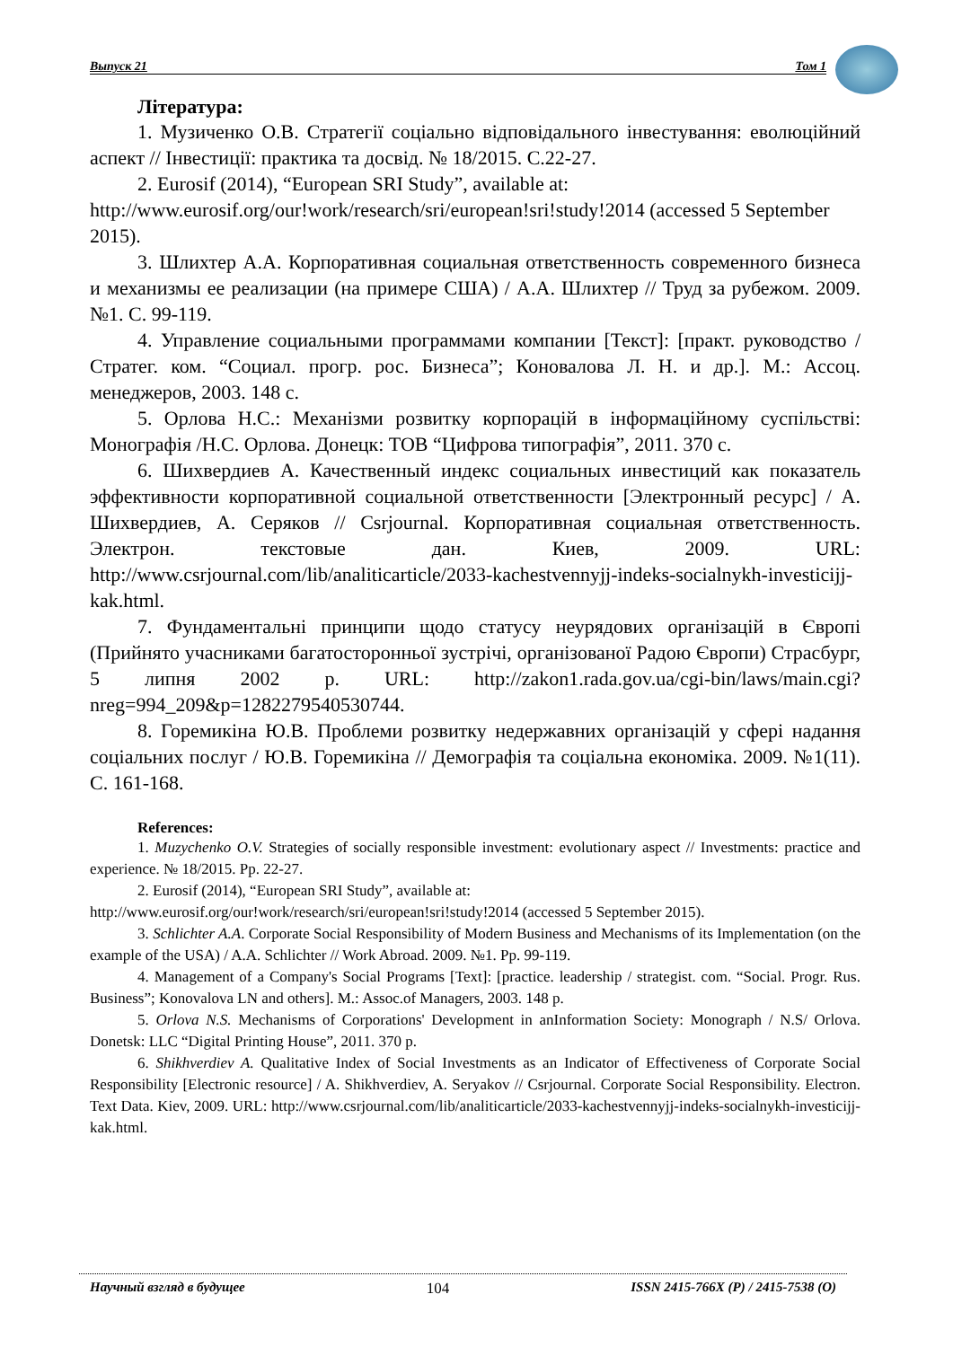Выпуск 21 Том 1
Література:
1. Музиченко О.В. Стратегії соціально відповідального інвестування: еволюційний аспект // Інвестиції: практика та досвід. № 18/2015. С.22-27.
2. Eurosif (2014), “European SRI Study”, available at:
http://www.eurosif.org/our!work/research/sri/european!sri!study!2014 (accessed 5 September 2015).
3. Шлихтер А.А. Корпоративная социальная ответственность современного бизнеса и механизмы ее реализации (на примере США) / А.А. Шлихтер // Труд за рубежом. 2009. №1. С. 99-119.
4. Управление социальными программами компании [Текст]: [практ. руководство / Стратег. ком. “Социал. прогр. рос. Бизнеса”; Коновалова Л. Н. и др.]. М.: Ассоц. менеджеров, 2003. 148 с.
5. Орлова Н.С.: Механізми розвитку корпорацій в інформаційному суспільстві: Монографія /Н.С. Орлова. Донецк: ТОВ “Цифрова типографія”, 2011. 370 с.
6. Шихвердиев А. Качественный индекс социальных инвестиций как показатель эффективности корпоративной социальной ответственности [Электронный ресурс] / А. Шихвердиев, А. Серяков // Csrjournal. Корпоративная социальная ответственность. Электрон. текстовые дан. Киев, 2009. URL: http://www.csrjournal.com/lib/analiticarticle/2033-kachestvennyjj-indeks-socialnykh-investicijj-kak.html.
7. Фундаментальні принципи щодо статусу неурядових організацій в Європі (Прийнято учасниками багатосторонньої зустрічі, організованої Радою Європи) Страсбург, 5 липня 2002 р. URL: http://zakon1.rada.gov.ua/cgi-bin/laws/main.cgi? nreg=994_209&p=1282279540530744.
8. Горемикіна Ю.В. Проблеми розвитку недержавних організацій у сфері надання соціальних послуг / Ю.В. Горемикіна // Демографія та соціальна економіка. 2009. №1(11). С. 161-168.
References:
1. Muzychenko O.V. Strategies of socially responsible investment: evolutionary aspect // Investments: practice and experience. № 18/2015. Pp. 22-27.
2. Eurosif (2014), “European SRI Study”, available at:
http://www.eurosif.org/our!work/research/sri/european!sri!study!2014 (accessed 5 September 2015).
3. Schlichter A.A. Corporate Social Responsibility of Modern Business and Mechanisms of its Implementation (on the example of the USA) / A.A. Schlichter // Work Abroad. 2009. №1. Pp. 99-119.
4. Management of a Company's Social Programs [Text]: [practice. leadership / strategist. com. “Social. Progr. Rus. Business”; Konovalova LN and others]. M.: Assoc.of Managers, 2003. 148 p.
5. Orlova N.S. Mechanisms of Corporations' Development in anInformation Society: Monograph / N.S/ Orlova. Donetsk: LLC “Digital Printing House”, 2011. 370 p.
6. Shikhverdiev A. Qualitative Index of Social Investments as an Indicator of Effectiveness of Corporate Social Responsibility [Electronic resource] / A. Shikhverdiev, A. Seryakov // Csrjournal. Corporate Social Responsibility. Electron. Text Data. Kiev, 2009. URL: http://www.csrjournal.com/lib/analiticarticle/2033-kachestvennyjj-indeks-socialnykh-investicijj-kak.html.
Научный взгляд в будущее 104 ISSN 2415-766X (P) / 2415-7538 (O)